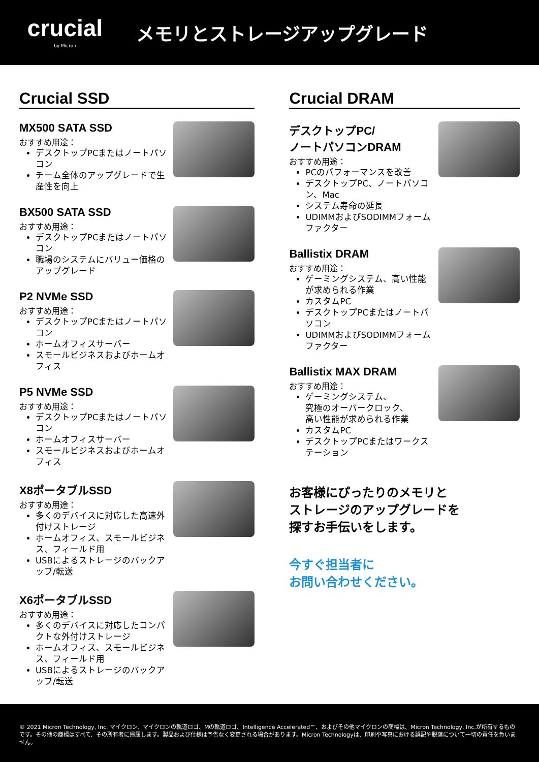crucial
by Micron
メモリとストレージアップグレード
Crucial SSD
MX500 SATA SSD
おすすめ用途：
デスクトップPCまたはノートパソコン
チーム全体のアップグレードで生産性を向上
BX500 SATA SSD
おすすめ用途：
デスクトップPCまたはノートパソコン
職場のシステムにバリュー価格のアップグレード
P2 NVMe SSD
おすすめ用途：
デスクトップPCまたはノートパソコン
ホームオフィスサーバー
スモールビジネスおよびホームオフィス
P5 NVMe SSD
おすすめ用途：
デスクトップPCまたはノートパソコン
ホームオフィスサーバー
スモールビジネスおよびホームオフィス
X8ポータブルSSD
おすすめ用途：
多くのデバイスに対応した高速外付けストレージ
ホームオフィス、スモールビジネス、フィールド用
USBによるストレージのバックアップ/転送
X6ポータブルSSD
おすすめ用途：
多くのデバイスに対応したコンパクトな外付けストレージ
ホームオフィス、スモールビジネス、フィールド用
USBによるストレージのバックアップ/転送
Crucial DRAM
デスクトップPC/
ノートパソコンDRAM
おすすめ用途：
PCのパフォーマンスを改善
デスクトップPC、ノートパソコン、Mac
システム寿命の延長
UDIMMおよびSODIMMフォームファクター
Ballistix DRAM
おすすめ用途：
ゲーミングシステム、高い性能が求められる作業
カスタムPC
デスクトップPCまたはノートパソコン
UDIMMおよびSODIMMフォームファクター
Ballistix MAX DRAM
おすすめ用途：
ゲーミングシステム、
究極のオーバークロック、
高い性能が求められる作業
カスタムPC
デスクトップPCまたはワークステーション
お客様にぴったりのメモリと
ストレージのアップグレードを
探すお手伝いをします。
今すぐ担当者に
お問い合わせください。
© 2021 Micron Technology, Inc. マイクロン、マイクロンの軌道ロゴ、Mの軌道ロゴ、Intelligence Accelerated™、およびその他マイクロンの商標は、Micron Technology, Inc.が所有するものです。その他の商標はすべて、その所有者に帰属します。製品および仕様は予告なく変更される場合があります。Micron Technologyは、印刷や写真における誤記や脱落について一切の責任を負いません。